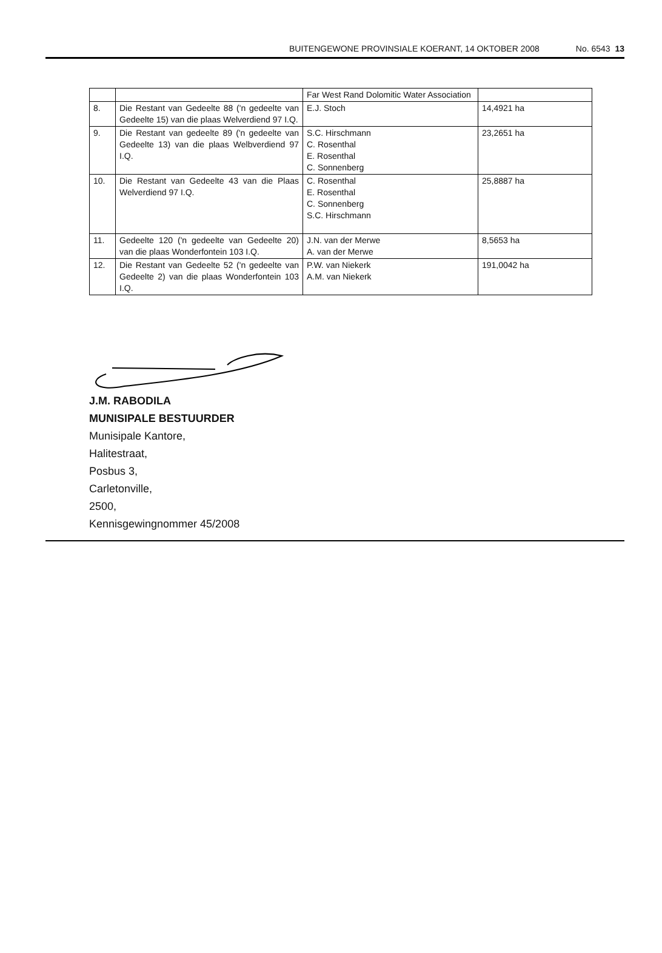BUITENGEWONE PROVINSIALE KOERANT, 14 OKTOBER 2008 No. 6543 13
| | | Far West Rand Dolomitic Water Association | |
| 8. | Die Restant van Gedeelte 88 ('n gedeelte van Gedeelte 15) van die plaas Welverdiend 97 I.Q. | E.J. Stoch | 14,4921 ha |
| 9. | Die Restant van gedeelte 89 ('n gedeelte van Gedeelte 13) van die plaas Welbverdiend 97 I.Q. | S.C. Hirschmann C. Rosenthal E. Rosenthal C. Sonnenberg | 23,2651 ha |
| 10. | Die Restant van Gedeelte 43 van die Plaas Welverdiend 97 I.Q. | C. Rosenthal E. Rosenthal C. Sonnenberg S.C. Hirschmann | 25,8887 ha |
| 11. | Gedeelte 120 ('n gedeelte van Gedeelte 20) van die plaas Wonderfontein 103 I.Q. | J.N. van der Merwe A. van der Merwe | 8,5653 ha |
| 12. | Die Restant van Gedeelte 52 ('n gedeelte van Gedeelte 2) van die plaas Wonderfontein 103 I.Q. | P.W. van Niekerk A.M. van Niekerk | 191,0042 ha |
J.M. RABODILA
MUNISIPALE BESTUURDER
Munisipale Kantore,
Halitestraat,
Posbus 3,
Carletonville,
2500,
Kennisgewingnommer 45/2008